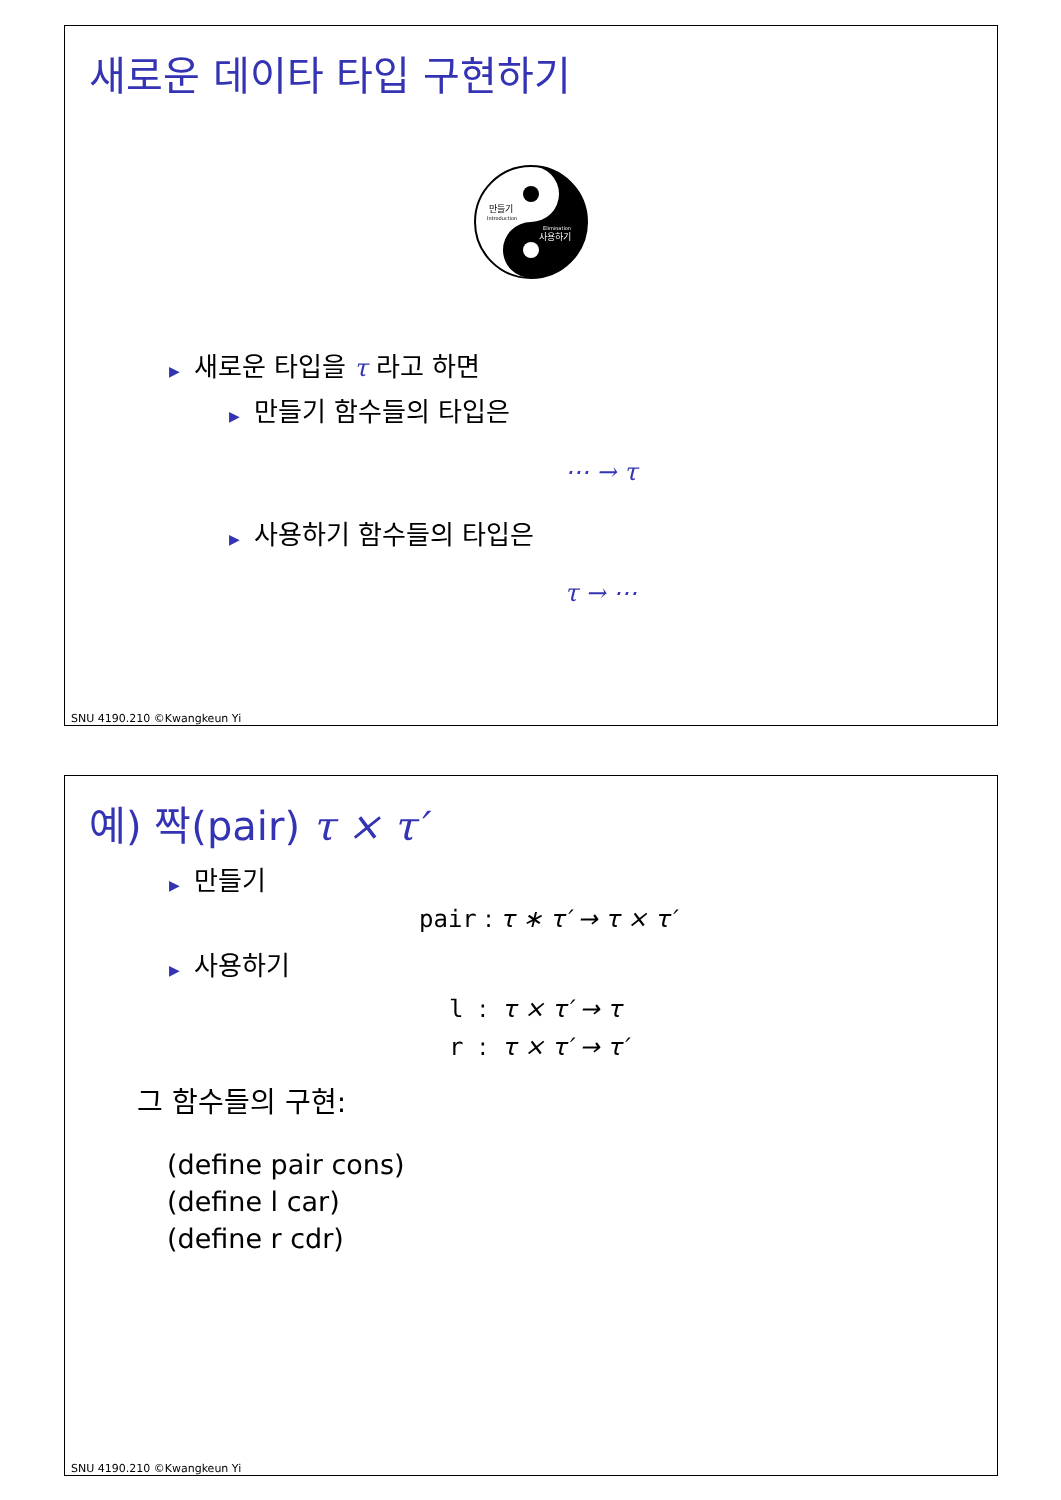새로운 데이타 타입 구현하기
만들기
Introduction
Elimination
사용하기
▶ 새로운 타입을 τ 라고 하면
▶ 만들기 함수들의 타입은
⋯ → τ
▶ 사용하기 함수들의 타입은
τ → ⋯
SNU 4190.210 ©Kwangkeun Yi
예) 짝(pair) τ × τ′
▶ 만들기
pair : τ ∗ τ′ → τ × τ′
▶ 사용하기
l : τ × τ′ → τ
r : τ × τ′ → τ′
그 함수들의 구현:
(define pair cons)
(define l car)
(define r cdr)
SNU 4190.210 ©Kwangkeun Yi